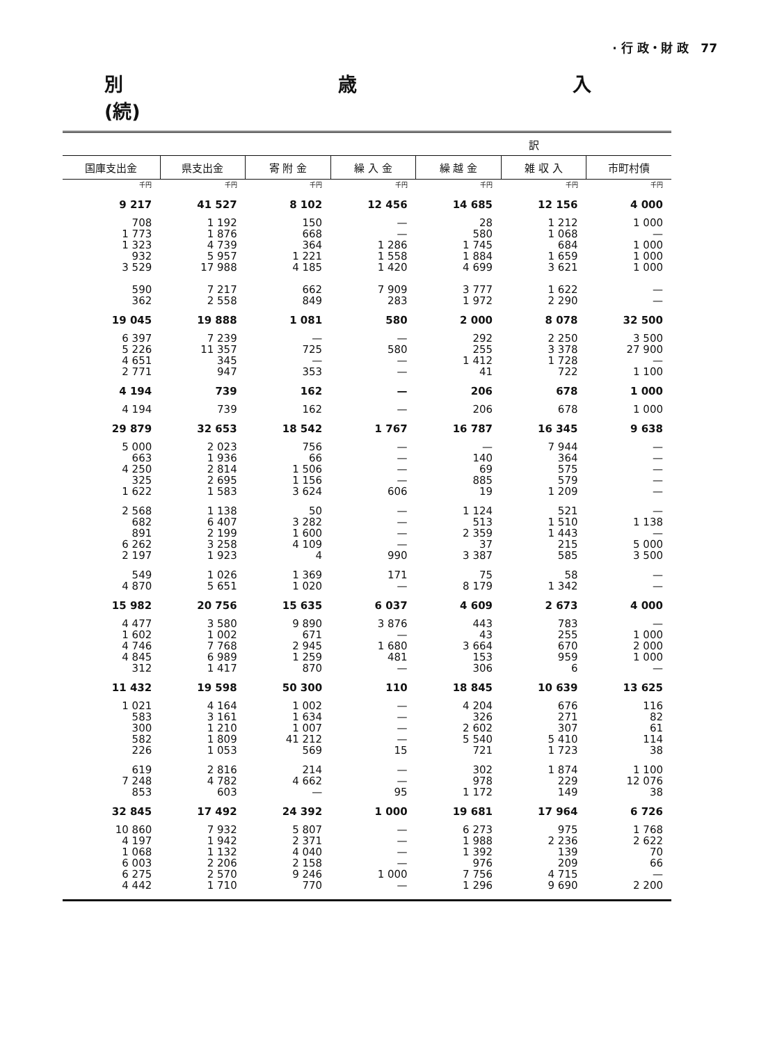· 行 政・財 政 77
別 歳 入(続)
| 訳 | | | | | | |
| 国庫支出金 | 県支出金 | 寄 附 金 | 繰 入 金 | 繰 越 金 | 雑 収 入 | 市町村債 |
| 千円 | 千円 | 千円 | 千円 | 千円 | 千円 | 千円 |
| 9 217 | 41 527 | 8 102 | 12 456 | 14 685 | 12 156 | 4 000 |
| 708 1 773 1 323 932 3 529 | 1 192 1 876 4 739 5 957 17 988 | 150 668 364 1 221 4 185 | — — 1 286 1 558 1 420 | 28 580 1 745 1 884 4 699 | 1 212 1 068 684 1 659 3 621 | 1 000 — 1 000 1 000 1 000 |
| 590 362 | 7 217 2 558 | 662 849 | 7 909 283 | 3 777 1 972 | 1 622 2 290 | — — |
| 19 045 | 19 888 | 1 081 | 580 | 2 000 | 8 078 | 32 500 |
| 6 397 5 226 4 651 2 771 | 7 239 11 357 345 947 | — 725 — 353 | — 580 — — | 292 255 1 412 41 | 2 250 3 378 1 728 722 | 3 500 27 900 — 1 100 |
| 4 194 | 739 | 162 | — | 206 | 678 | 1 000 |
| 4 194 | 739 | 162 | — | 206 | 678 | 1 000 |
| 29 879 | 32 653 | 18 542 | 1 767 | 16 787 | 16 345 | 9 638 |
| 5 000 663 4 250 325 1 622 | 2 023 1 936 2 814 2 695 1 583 | 756 66 1 506 1 156 3 624 | — — — — 606 | — 140 69 885 19 | 7 944 364 575 579 1 209 | — — — — — |
| 2 568 682 891 6 262 2 197 | 1 138 6 407 2 199 3 258 1 923 | 50 3 282 1 600 4 109 4 | — — — — 990 | 1 124 513 2 359 37 3 387 | 521 1 510 1 443 215 585 | — 1 138 — 5 000 3 500 |
| 549 4 870 | 1 026 5 651 | 1 369 1 020 | 171 — | 75 8 179 | 58 1 342 | — — |
| 15 982 | 20 756 | 15 635 | 6 037 | 4 609 | 2 673 | 4 000 |
| 4 477 1 602 4 746 4 845 312 | 3 580 1 002 7 768 6 989 1 417 | 9 890 671 2 945 1 259 870 | 3 876 — 1 680 481 — | 443 43 3 664 153 306 | 783 255 670 959 6 | — 1 000 2 000 1 000 — |
| 11 432 | 19 598 | 50 300 | 110 | 18 845 | 10 639 | 13 625 |
| 1 021 583 300 582 226 | 4 164 3 161 1 210 1 809 1 053 | 1 002 1 634 1 007 41 212 569 | — — — — 15 | 4 204 326 2 602 5 540 721 | 676 271 307 5 410 1 723 | 116 82 61 114 38 |
| 619 7 248 853 | 2 816 4 782 603 | 214 4 662 — | — — 95 | 302 978 1 172 | 1 874 229 149 | 1 100 12 076 38 |
| 32 845 | 17 492 | 24 392 | 1 000 | 19 681 | 17 964 | 6 726 |
| 10 860 4 197 1 068 6 003 6 275 4 442 | 7 932 1 942 1 132 2 206 2 570 1 710 | 5 807 2 371 4 040 2 158 9 246 770 | — — — — 1 000 — | 6 273 1 988 1 392 976 7 756 1 296 | 975 2 236 139 209 4 715 9 690 | 1 768 2 622 70 66 — 2 200 |